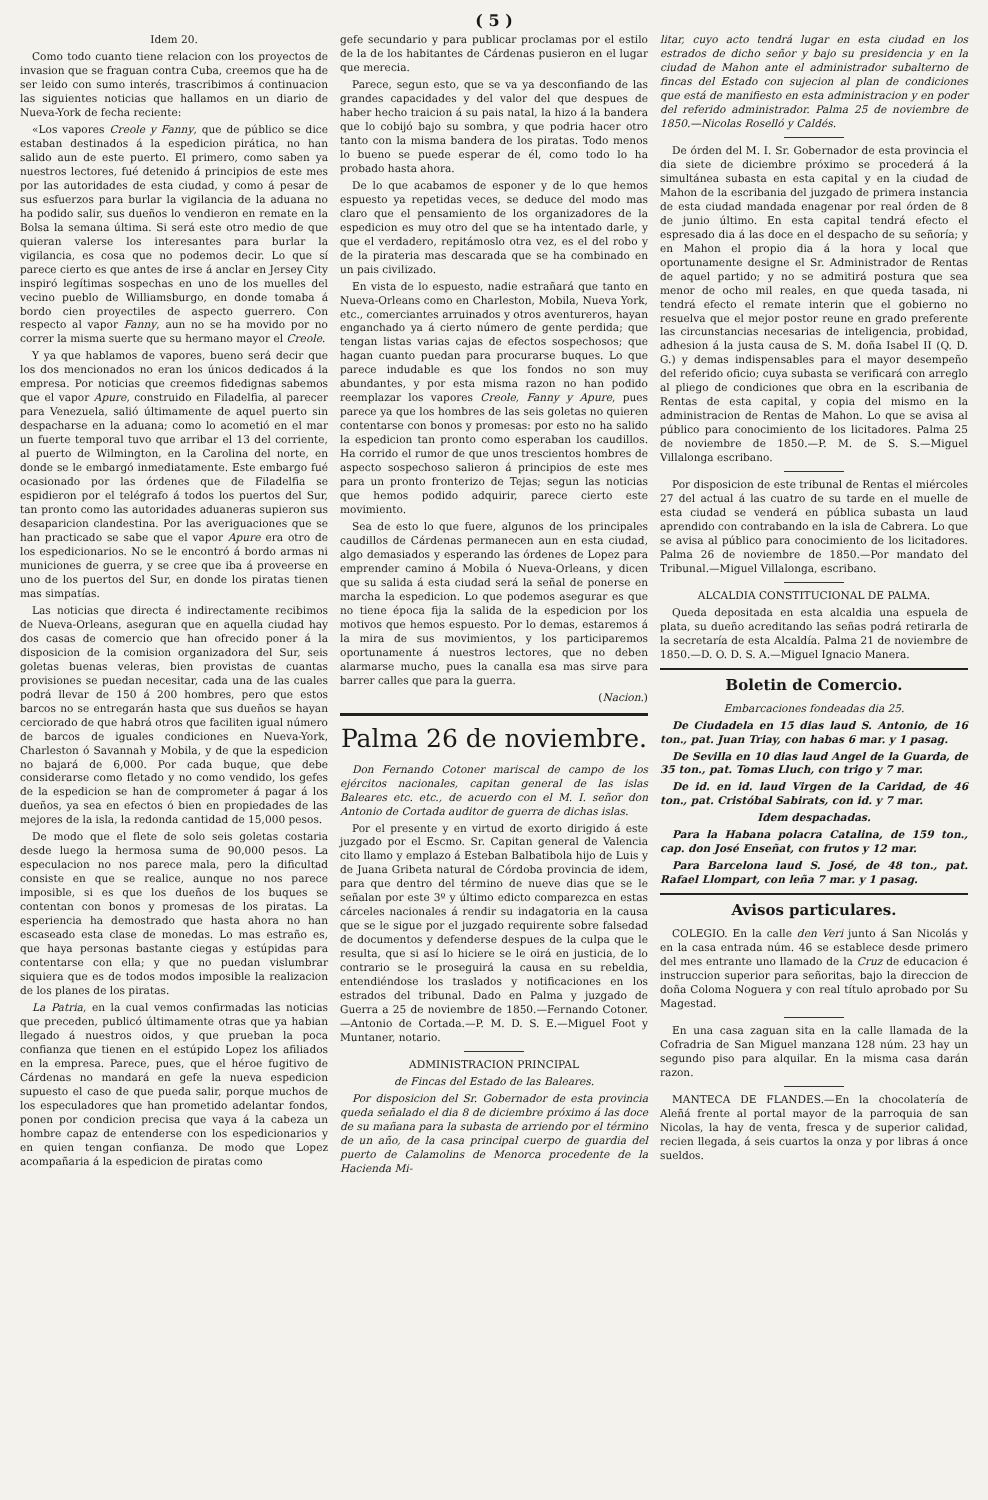( 5 )
Idem 20.
Como todo cuanto tiene relacion con los proyectos de invasion que se fraguan contra Cuba, creemos que ha de ser leido con sumo interés, trascribimos á continuacion las siguientes noticias que hallamos en un diario de Nueva-York de fecha reciente:
«Los vapores Creole y Fanny, que de público se dice estaban destinados á la espedicion pirática, no han salido aun de este puerto. El primero, como saben ya nuestros lectores, fué detenido á principios de este mes por las autoridades de esta ciudad, y como á pesar de sus esfuerzos para burlar la vigilancia de la aduana no ha podido salir, sus dueños lo vendieron en remate en la Bolsa la semana última. Si será este otro medio de que quieran valerse los interesantes para burlar la vigilancia, es cosa que no podemos decir. Lo que sí parece cierto es que antes de irse á anclar en Jersey City inspiró legítimas sospechas en uno de los muelles del vecino pueblo de Williamsburgo, en donde tomaba á bordo cien proyectiles de aspecto guerrero. Con respecto al vapor Fanny, aun no se ha movido por no correr la misma suerte que su hermano mayor el Creole.
Y ya que hablamos de vapores, bueno será decir que los dos mencionados no eran los únicos dedicados á la empresa. Por noticias que creemos fidedignas sabemos que el vapor Apure, construido en Filadelfia, al parecer para Venezuela, salió últimamente de aquel puerto sin despacharse en la aduana; como lo acometió en el mar un fuerte temporal tuvo que arribar el 13 del corriente, al puerto de Wilmington, en la Carolina del norte, en donde se le embargó inmediatamente. Este embargo fué ocasionado por las órdenes que de Filadelfia se espidieron por el telégrafo á todos los puertos del Sur, tan pronto como las autoridades aduaneras supieron sus desaparicion clandestina. Por las averiguaciones que se han practicado se sabe que el vapor Apure era otro de los espedicionarios. No se le encontró á bordo armas ni municiones de guerra, y se cree que iba á proveerse en uno de los puertos del Sur, en donde los piratas tienen mas simpatías.
Las noticias que directa é indirectamente recibimos de Nueva-Orleans, aseguran que en aquella ciudad hay dos casas de comercio que han ofrecido poner á la disposicion de la comision organizadora del Sur, seis goletas buenas veleras, bien provistas de cuantas provisiones se puedan necesitar, cada una de las cuales podrá llevar de 150 á 200 hombres, pero que estos barcos no se entregarán hasta que sus dueños se hayan cerciorado de que habrá otros que faciliten igual número de barcos de iguales condiciones en Nueva-York, Charleston ó Savannah y Mobila, y de que la espedicion no bajará de 6,000. Por cada buque, que debe considerarse como fletado y no como vendido, los gefes de la espedicion se han de comprometer á pagar á los dueños, ya sea en efectos ó bien en propiedades de las mejores de la isla, la redonda cantidad de 15,000 pesos.
De modo que el flete de solo seis goletas costaria desde luego la hermosa suma de 90,000 pesos. La especulacion no nos parece mala, pero la dificultad consiste en que se realice, aunque no nos parece imposible, si es que los dueños de los buques se contentan con bonos y promesas de los piratas. La esperiencia ha demostrado que hasta ahora no han escaseado esta clase de monedas. Lo mas estraño es, que haya personas bastante ciegas y estúpidas para contentarse con ella; y que no puedan vislumbrar siquiera que es de todos modos imposible la realizacion de los planes de los piratas.
La Patria, en la cual vemos confirmadas las noticias que preceden, publicó últimamente otras que ya habian llegado á nuestros oidos, y que prueban la poca confianza que tienen en el estúpido Lopez los afiliados en la empresa. Parece, pues, que el héroe fugitivo de Cárdenas no mandará en gefe la nueva espedicion supuesto el caso de que pueda salir, porque muchos de los especuladores que han prometido adelantar fondos, ponen por condicion precisa que vaya á la cabeza un hombre capaz de entenderse con los espedicionarios y en quien tengan confianza. De modo que Lopez acompañaria á la espedicion de piratas como
gefe secundario y para publicar proclamas por el estilo de la de los habitantes de Cárdenas pusieron en el lugar que merecia.
Parece, segun esto, que se va ya desconfiando de las grandes capacidades y del valor del que despues de haber hecho traicion á su pais natal, la hizo á la bandera que lo cobijó bajo su sombra, y que podria hacer otro tanto con la misma bandera de los piratas. Todo menos lo bueno se puede esperar de él, como todo lo ha probado hasta ahora.
De lo que acabamos de esponer y de lo que hemos espuesto ya repetidas veces, se deduce del modo mas claro que el pensamiento de los organizadores de la espedicion es muy otro del que se ha intentado darle, y que el verdadero, repitámoslo otra vez, es el del robo y de la pirateria mas descarada que se ha combinado en un pais civilizado.
En vista de lo espuesto, nadie estrañará que tanto en Nueva-Orleans como en Charleston, Mobila, Nueva York, etc., comerciantes arruinados y otros aventureros, hayan enganchado ya á cierto número de gente perdida; que tengan listas varias cajas de efectos sospechosos; que hagan cuanto puedan para procurarse buques. Lo que parece indudable es que los fondos no son muy abundantes, y por esta misma razon no han podido reemplazar los vapores Creole, Fanny y Apure, pues parece ya que los hombres de las seis goletas no quieren contentarse con bonos y promesas: por esto no ha salido la espedicion tan pronto como esperaban los caudillos. Ha corrido el rumor de que unos trescientos hombres de aspecto sospechoso salieron á principios de este mes para un pronto fronterizo de Tejas; segun las noticias que hemos podido adquirir, parece cierto este movimiento.
Sea de esto lo que fuere, algunos de los principales caudillos de Cárdenas permanecen aun en esta ciudad, algo demasiados y esperando las órdenes de Lopez para emprender camino á Mobila ó Nueva-Orleans, y dicen que su salida á esta ciudad será la señal de ponerse en marcha la espedicion. Lo que podemos asegurar es que no tiene época fija la salida de la espedicion por los motivos que hemos espuesto. Por lo demas, estaremos á la mira de sus movimientos, y los participaremos oportunamente á nuestros lectores, que no deben alarmarse mucho, pues la canalla esa mas sirve para barrer calles que para la guerra.
(Nacion.)
Palma 26 de noviembre.
Don Fernando Cotoner mariscal de campo de los ejércitos nacionales, capitan general de las islas Baleares etc. etc., de acuerdo con el M. I. señor don Antonio de Cortada auditor de guerra de dichas islas.
Por el presente y en virtud de exorto dirigido á este juzgado por el Escmo. Sr. Capitan general de Valencia cito llamo y emplazo á Esteban Balbatibola hijo de Luis y de Juana Gribeta natural de Córdoba provincia de idem, para que dentro del término de nueve dias que se le señalan por este 3º y último edicto comparezca en estas cárceles nacionales á rendir su indagatoria en la causa que se le sigue por el juzgado requirente sobre falsedad de documentos y defenderse despues de la culpa que le resulta, que si así lo hiciere se le oirá en justicia, de lo contrario se le proseguirá la causa en su rebeldia, entendiéndose los traslados y notificaciones en los estrados del tribunal. Dado en Palma y juzgado de Guerra a 25 de noviembre de 1850.—Fernando Cotoner.—Antonio de Cortada.—P. M. D. S. E.—Miguel Foot y Muntaner, notario.
ADMINISTRACION PRINCIPAL
de Fincas del Estado de las Baleares.
Por disposicion del Sr. Gobernador de esta provincia queda señalado el dia 8 de diciembre próximo á las doce de su mañana para la subasta de arriendo por el término de un año, de la casa principal cuerpo de guardia del puerto de Calamolins de Menorca procedente de la Hacienda Mi-
litar, cuyo acto tendrá lugar en esta ciudad en los estrados de dicho señor y bajo su presidencia y en la ciudad de Mahon ante el administrador subalterno de fincas del Estado con sujecion al plan de condiciones que está de manifiesto en esta administracion y en poder del referido administrador. Palma 25 de noviembre de 1850.—Nicolas Roselló y Caldés.
De órden del M. I. Sr. Gobernador de esta provincia el dia siete de diciembre próximo se procederá á la simultánea subasta en esta capital y en la ciudad de Mahon de la escribania del juzgado de primera instancia de esta ciudad mandada enagenar por real órden de 8 de junio último. En esta capital tendrá efecto el espresado dia á las doce en el despacho de su señoría; y en Mahon el propio dia á la hora y local que oportunamente designe el Sr. Administrador de Rentas de aquel partido; y no se admitirá postura que sea menor de ocho mil reales, en que queda tasada, ni tendrá efecto el remate interin que el gobierno no resuelva que el mejor postor reune en grado preferente las circunstancias necesarias de inteligencia, probidad, adhesion á la justa causa de S. M. doña Isabel II (Q. D. G.) y demas indispensables para el mayor desempeño del referido oficio; cuya subasta se verificará con arreglo al pliego de condiciones que obra en la escribania de Rentas de esta capital, y copia del mismo en la administracion de Rentas de Mahon. Lo que se avisa al público para conocimiento de los licitadores. Palma 25 de noviembre de 1850.—P. M. de S. S.—Miguel Villalonga escribano.
Por disposicion de este tribunal de Rentas el miércoles 27 del actual á las cuatro de su tarde en el muelle de esta ciudad se venderá en pública subasta un laud aprendido con contrabando en la isla de Cabrera. Lo que se avisa al público para conocimiento de los licitadores. Palma 26 de noviembre de 1850.—Por mandato del Tribunal.—Miguel Villalonga, escribano.
ALCALDIA CONSTITUCIONAL DE PALMA.
Queda depositada en esta alcaldia una espuela de plata, su dueño acreditando las señas podrá retirarla de la secretaría de esta Alcaldía. Palma 21 de noviembre de 1850.—D. O. D. S. A.—Miguel Ignacio Manera.
Boletin de Comercio.
Embarcaciones fondeadas dia 25.
De Ciudadela en 15 dias laud S. Antonio, de 16 ton., pat. Juan Triay, con habas 6 mar. y 1 pasag.
De Sevilla en 10 dias laud Angel de la Guarda, de 35 ton., pat. Tomas Lluch, con trigo y 7 mar.
De id. en id. laud Virgen de la Caridad, de 46 ton., pat. Cristóbal Sabirats, con id. y 7 mar.
Idem despachadas.
Para la Habana polacra Catalina, de 159 ton., cap. don José Enseñat, con frutos y 12 mar.
Para Barcelona laud S. José, de 48 ton., pat. Rafael Llompart, con leña 7 mar. y 1 pasag.
Avisos particulares.
COLEGIO. En la calle den Veri junto á San Nicolás y en la casa entrada núm. 46 se establece desde primero del mes entrante uno llamado de la Cruz de educacion é instruccion superior para señoritas, bajo la direccion de doña Coloma Noguera y con real título aprobado por Su Magestad.
En una casa zaguan sita en la calle llamada de la Cofradria de San Miguel manzana 128 núm. 23 hay un segundo piso para alquilar. En la misma casa darán razon.
MANTECA DE FLANDES.—En la chocolatería de Aleñá frente al portal mayor de la parroquia de san Nicolas, la hay de venta, fresca y de superior calidad, recien llegada, á seis cuartos la onza y por libras á once sueldos.